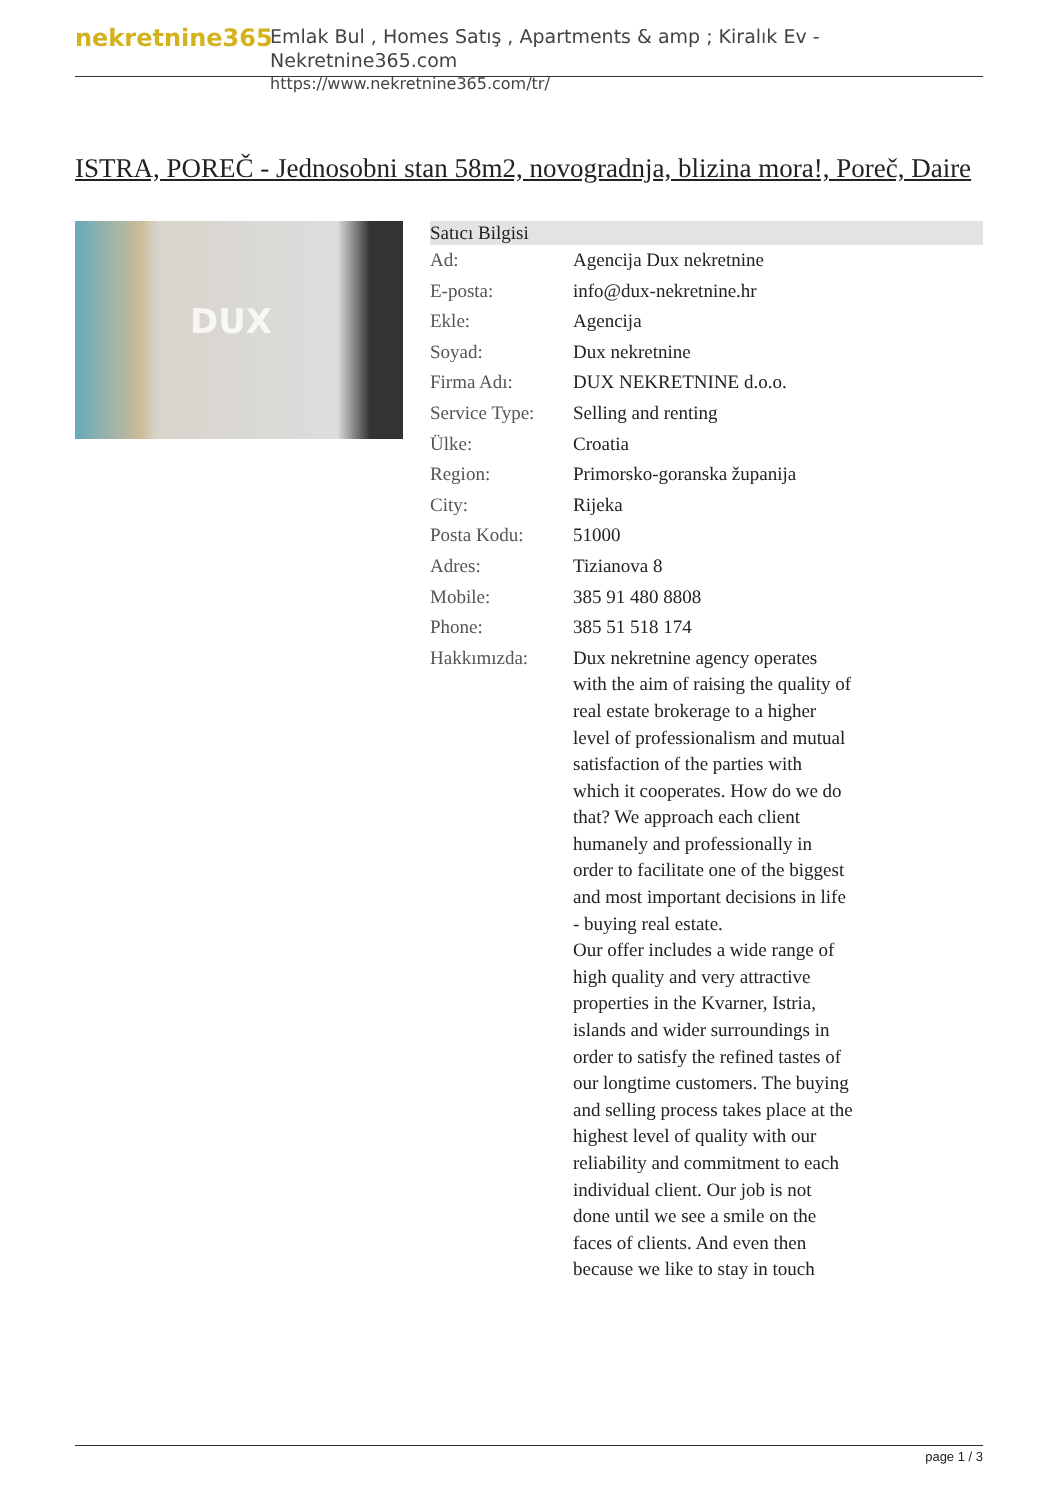nekretnine365
Emlak Bul , Homes Satış , Apartments & amp ; Kiralık Ev - Nekretnine365.com
https://www.nekretnine365.com/tr/
ISTRA, POREČ - Jednosobni stan 58m2, novogradnja, blizina mora!, Poreč, Daire
DUX
| Satıcı Bilgisi | |
| --- | --- |
| Ad: | Agencija Dux nekretnine |
| E-posta: | info@dux-nekretnine.hr |
| Ekle: | Agencija |
| Soyad: | Dux nekretnine |
| Firma Adı: | DUX NEKRETNINE d.o.o. |
| Service Type: | Selling and renting |
| Ülke: | Croatia |
| Region: | Primorsko-goranska županija |
| City: | Rijeka |
| Posta Kodu: | 51000 |
| Adres: | Tizianova 8 |
| Mobile: | 385 91 480 8808 |
| Phone: | 385 51 518 174 |
| Hakkımızda: | Dux nekretnine agency operates with the aim of raising the quality of real estate brokerage to a higher level of professionalism and mutual satisfaction of the parties with which it cooperates. How do we do that? We approach each client humanely and professionally in order to facilitate one of the biggest and most important decisions in life - buying real estate. Our offer includes a wide range of high quality and very attractive properties in the Kvarner, Istria, islands and wider surroundings in order to satisfy the refined tastes of our longtime customers. The buying and selling process takes place at the highest level of quality with our reliability and commitment to each individual client. Our job is not done until we see a smile on the faces of clients. And even then because we like to stay in touch |
page 1 / 3